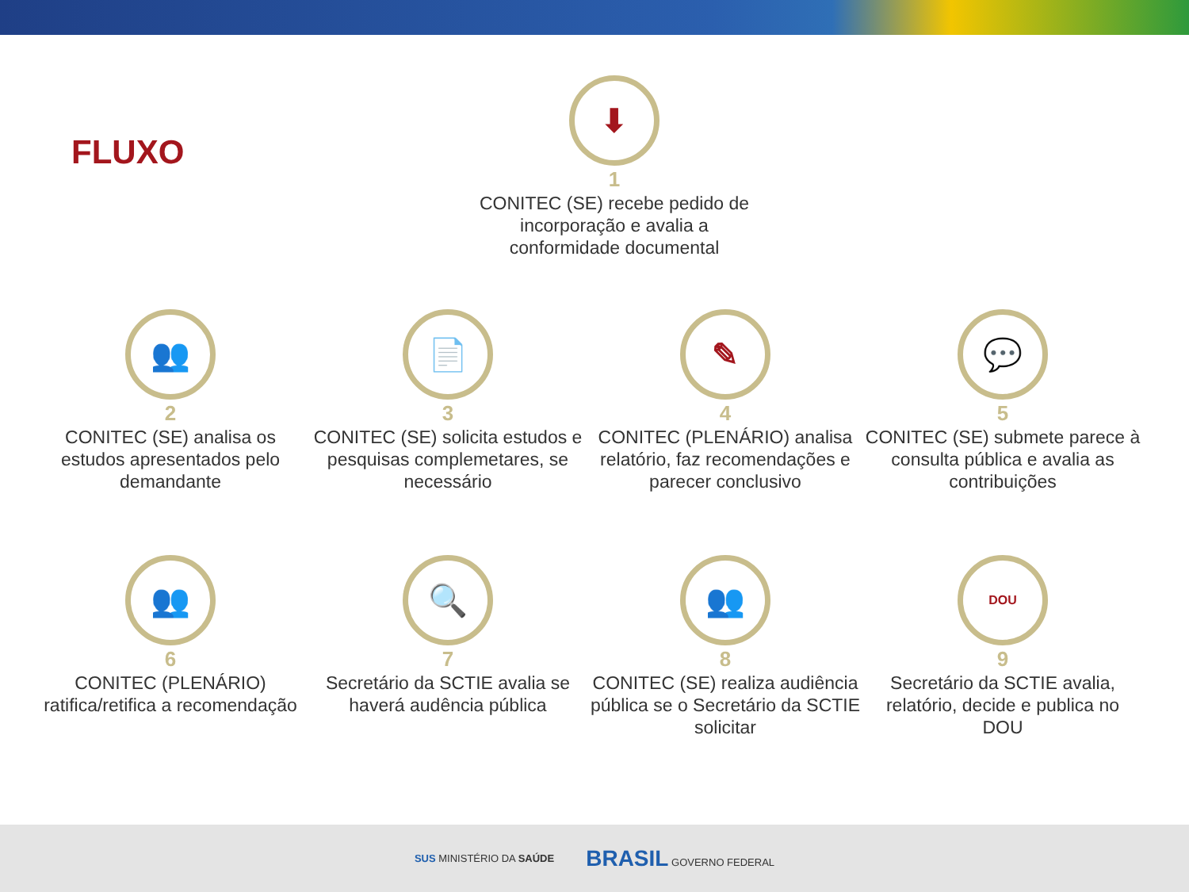FLUXO
⬇
1
CONITEC (SE) recebe pedido de incorporação e avalia a conformidade documental
👥
2
CONITEC (SE) analisa os estudos apresentados pelo demandante
📄
3
CONITEC (SE) solicita estudos e pesquisas complemetares, se necessário
✎
4
CONITEC (PLENÁRIO) analisa relatório, faz recomendações e parecer conclusivo
💬
5
CONITEC (SE) submete parece à consulta pública e avalia as contribuições
👥
6
CONITEC (PLENÁRIO) ratifica/retifica a recomendação
🔍
7
Secretário da SCTIE avalia se haverá audência pública
👥
8
CONITEC (SE) realiza audiência pública se o Secretário da SCTIE solicitar
DOU
9
Secretário da SCTIE avalia, relatório, decide e publica no DOU
SUS MINISTÉRIO DA SAÚDE BRASIL GOVERNO FEDERAL